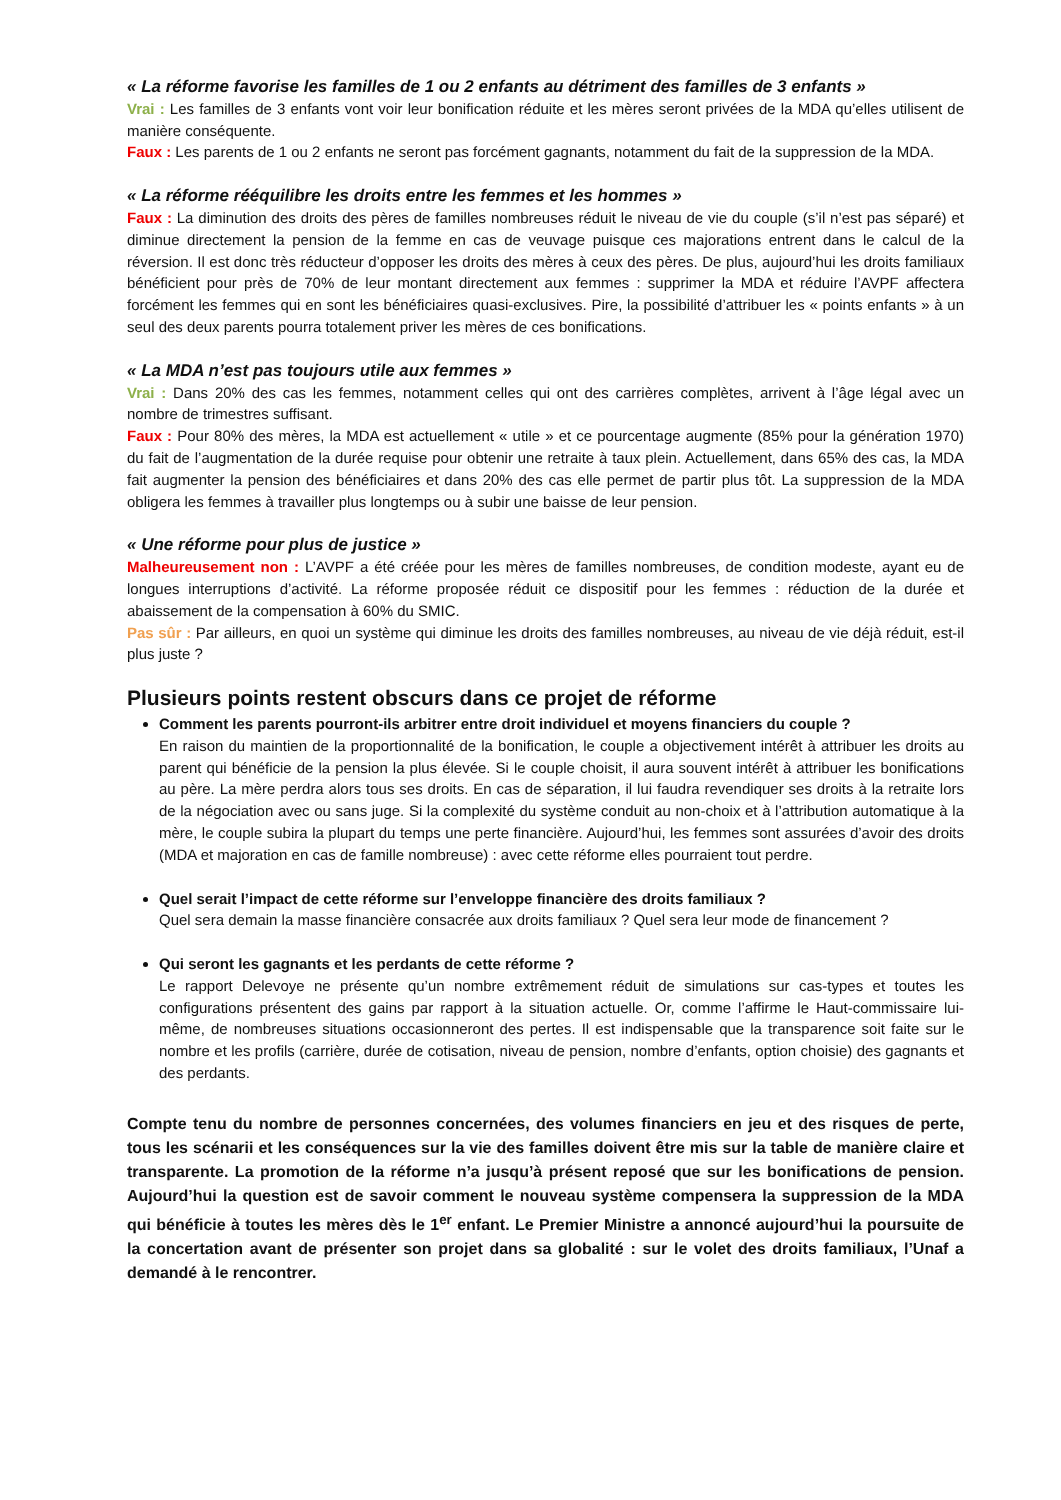« La réforme favorise les familles de 1 ou 2 enfants au détriment des familles de 3 enfants »
Vrai : Les familles de 3 enfants vont voir leur bonification réduite et les mères seront privées de la MDA qu’elles utilisent de manière conséquente.
Faux : Les parents de 1 ou 2 enfants ne seront pas forcément gagnants, notamment du fait de la suppression de la MDA.
« La réforme rééquilibre les droits entre les femmes et les hommes »
Faux : La diminution des droits des pères de familles nombreuses réduit le niveau de vie du couple (s’il n’est pas séparé) et diminue directement la pension de la femme en cas de veuvage puisque ces majorations entrent dans le calcul de la réversion. Il est donc très réducteur d’opposer les droits des mères à ceux des pères. De plus, aujourd’hui les droits familiaux bénéficient pour près de 70% de leur montant directement aux femmes : supprimer la MDA et réduire l’AVPF affectera forcément les femmes qui en sont les bénéficiaires quasi-exclusives. Pire, la possibilité d’attribuer les « points enfants » à un seul des deux parents pourra totalement priver les mères de ces bonifications.
« La MDA n’est pas toujours utile aux femmes »
Vrai : Dans 20% des cas les femmes, notamment celles qui ont des carrières complètes, arrivent à l’âge légal avec un nombre de trimestres suffisant.
Faux : Pour 80% des mères, la MDA est actuellement « utile » et ce pourcentage augmente (85% pour la génération 1970) du fait de l’augmentation de la durée requise pour obtenir une retraite à taux plein. Actuellement, dans 65% des cas, la MDA fait augmenter la pension des bénéficiaires et dans 20% des cas elle permet de partir plus tôt. La suppression de la MDA obligera les femmes à travailler plus longtemps ou à subir une baisse de leur pension.
« Une réforme pour plus de justice »
Malheureusement non : L’AVPF a été créée pour les mères de familles nombreuses, de condition modeste, ayant eu de longues interruptions d’activité. La réforme proposée réduit ce dispositif pour les femmes : réduction de la durée et abaissement de la compensation à 60% du SMIC.
Pas sûr : Par ailleurs, en quoi un système qui diminue les droits des familles nombreuses, au niveau de vie déjà réduit, est-il plus juste ?
Plusieurs points restent obscurs dans ce projet de réforme
Comment les parents pourront-ils arbitrer entre droit individuel et moyens financiers du couple ?
En raison du maintien de la proportionnalité de la bonification, le couple a objectivement intérêt à attribuer les droits au parent qui bénéficie de la pension la plus élevée. Si le couple choisit, il aura souvent intérêt à attribuer les bonifications au père. La mère perdra alors tous ses droits. En cas de séparation, il lui faudra revendiquer ses droits à la retraite lors de la négociation avec ou sans juge. Si la complexité du système conduit au non-choix et à l’attribution automatique à la mère, le couple subira la plupart du temps une perte financière. Aujourd’hui, les femmes sont assurées d’avoir des droits (MDA et majoration en cas de famille nombreuse) : avec cette réforme elles pourraient tout perdre.
Quel serait l’impact de cette réforme sur l’enveloppe financière des droits familiaux ?
Quel sera demain la masse financière consacrée aux droits familiaux ? Quel sera leur mode de financement ?
Qui seront les gagnants et les perdants de cette réforme ?
Le rapport Delevoye ne présente qu’un nombre extrêmement réduit de simulations sur cas-types et toutes les configurations présentent des gains par rapport à la situation actuelle. Or, comme l’affirme le Haut-commissaire lui-même, de nombreuses situations occasionneront des pertes. Il est indispensable que la transparence soit faite sur le nombre et les profils (carrière, durée de cotisation, niveau de pension, nombre d’enfants, option choisie) des gagnants et des perdants.
Compte tenu du nombre de personnes concernées, des volumes financiers en jeu et des risques de perte, tous les scénarii et les conséquences sur la vie des familles doivent être mis sur la table de manière claire et transparente. La promotion de la réforme n’a jusqu’à présent reposé que sur les bonifications de pension. Aujourd’hui la question est de savoir comment le nouveau système compensera la suppression de la MDA qui bénéficie à toutes les mères dès le 1<sup>er</sup> enfant. Le Premier Ministre a annoncé aujourd’hui la poursuite de la concertation avant de présenter son projet dans sa globalité : sur le volet des droits familiaux, l’Unaf a demandé à le rencontrer.